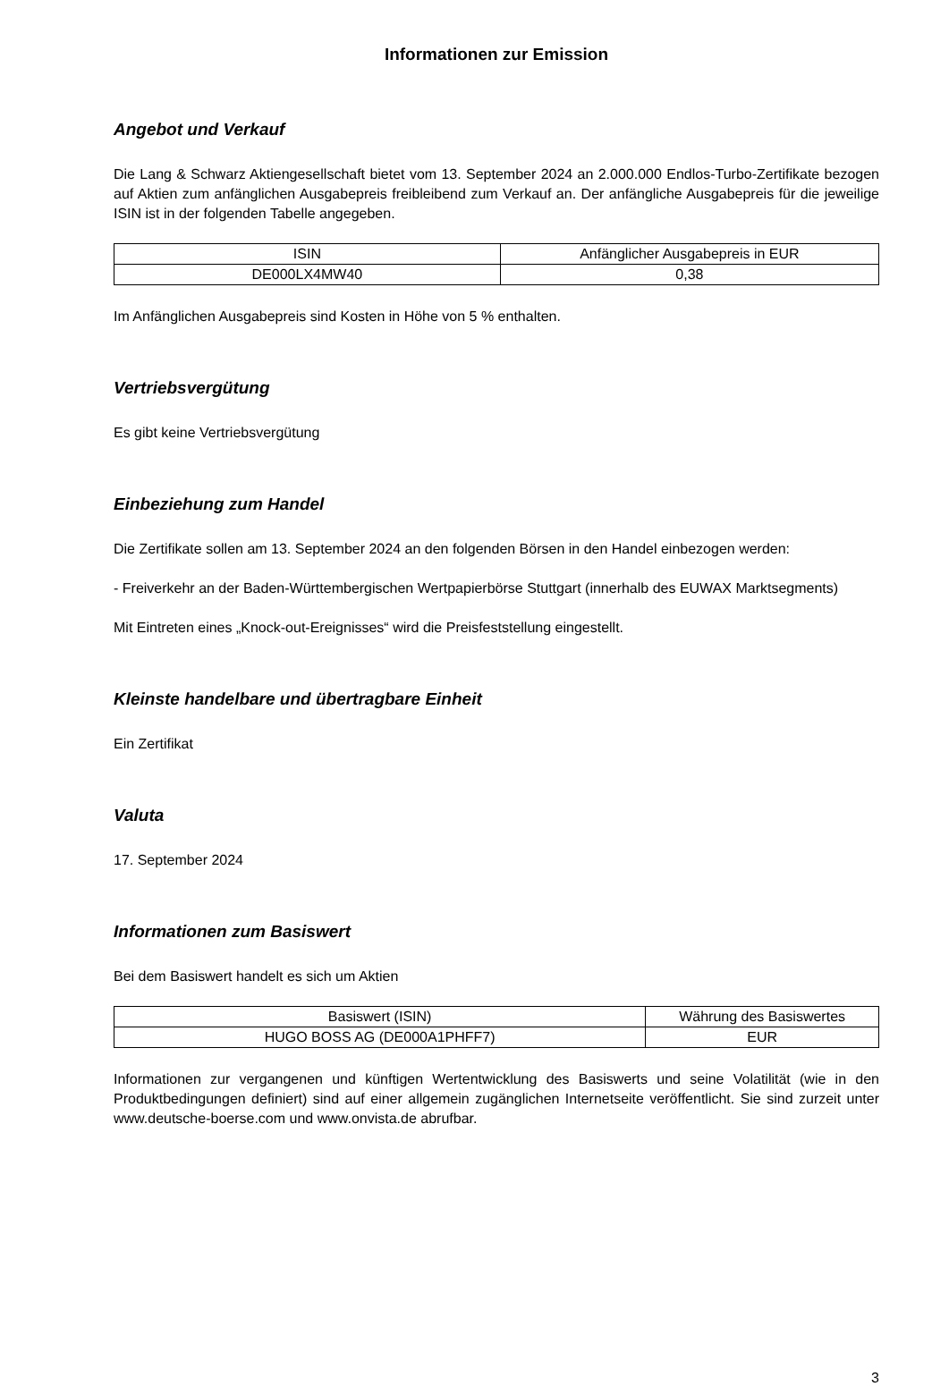Informationen zur Emission
Angebot und Verkauf
Die Lang & Schwarz Aktiengesellschaft bietet vom 13. September 2024 an 2.000.000 Endlos-Turbo-Zertifikate bezogen auf Aktien zum anfänglichen Ausgabepreis freibleibend zum Verkauf an. Der anfängliche Ausgabepreis für die jeweilige ISIN ist in der folgenden Tabelle angegeben.
| ISIN | Anfänglicher Ausgabepreis in EUR |
| --- | --- |
| DE000LX4MW40 | 0,38 |
Im Anfänglichen Ausgabepreis sind Kosten in Höhe von 5 % enthalten.
Vertriebsvergütung
Es gibt keine Vertriebsvergütung
Einbeziehung zum Handel
Die Zertifikate sollen am 13. September 2024 an den folgenden Börsen in den Handel einbezogen werden:
- Freiverkehr an der Baden-Württembergischen Wertpapierbörse Stuttgart (innerhalb des EUWAX Marktsegments)
Mit Eintreten eines „Knock-out-Ereignisses“ wird die Preisfeststellung eingestellt.
Kleinste handelbare und übertragbare Einheit
Ein Zertifikat
Valuta
17. September 2024
Informationen zum Basiswert
Bei dem Basiswert handelt es sich um Aktien
| Basiswert (ISIN) | Währung des Basiswertes |
| --- | --- |
| HUGO BOSS AG (DE000A1PHFF7) | EUR |
Informationen zur vergangenen und künftigen Wertentwicklung des Basiswerts und seine Volatilität (wie in den Produktbedingungen definiert) sind auf einer allgemein zugänglichen Internetseite veröffentlicht. Sie sind zurzeit unter www.deutsche-boerse.com und www.onvista.de abrufbar.
3